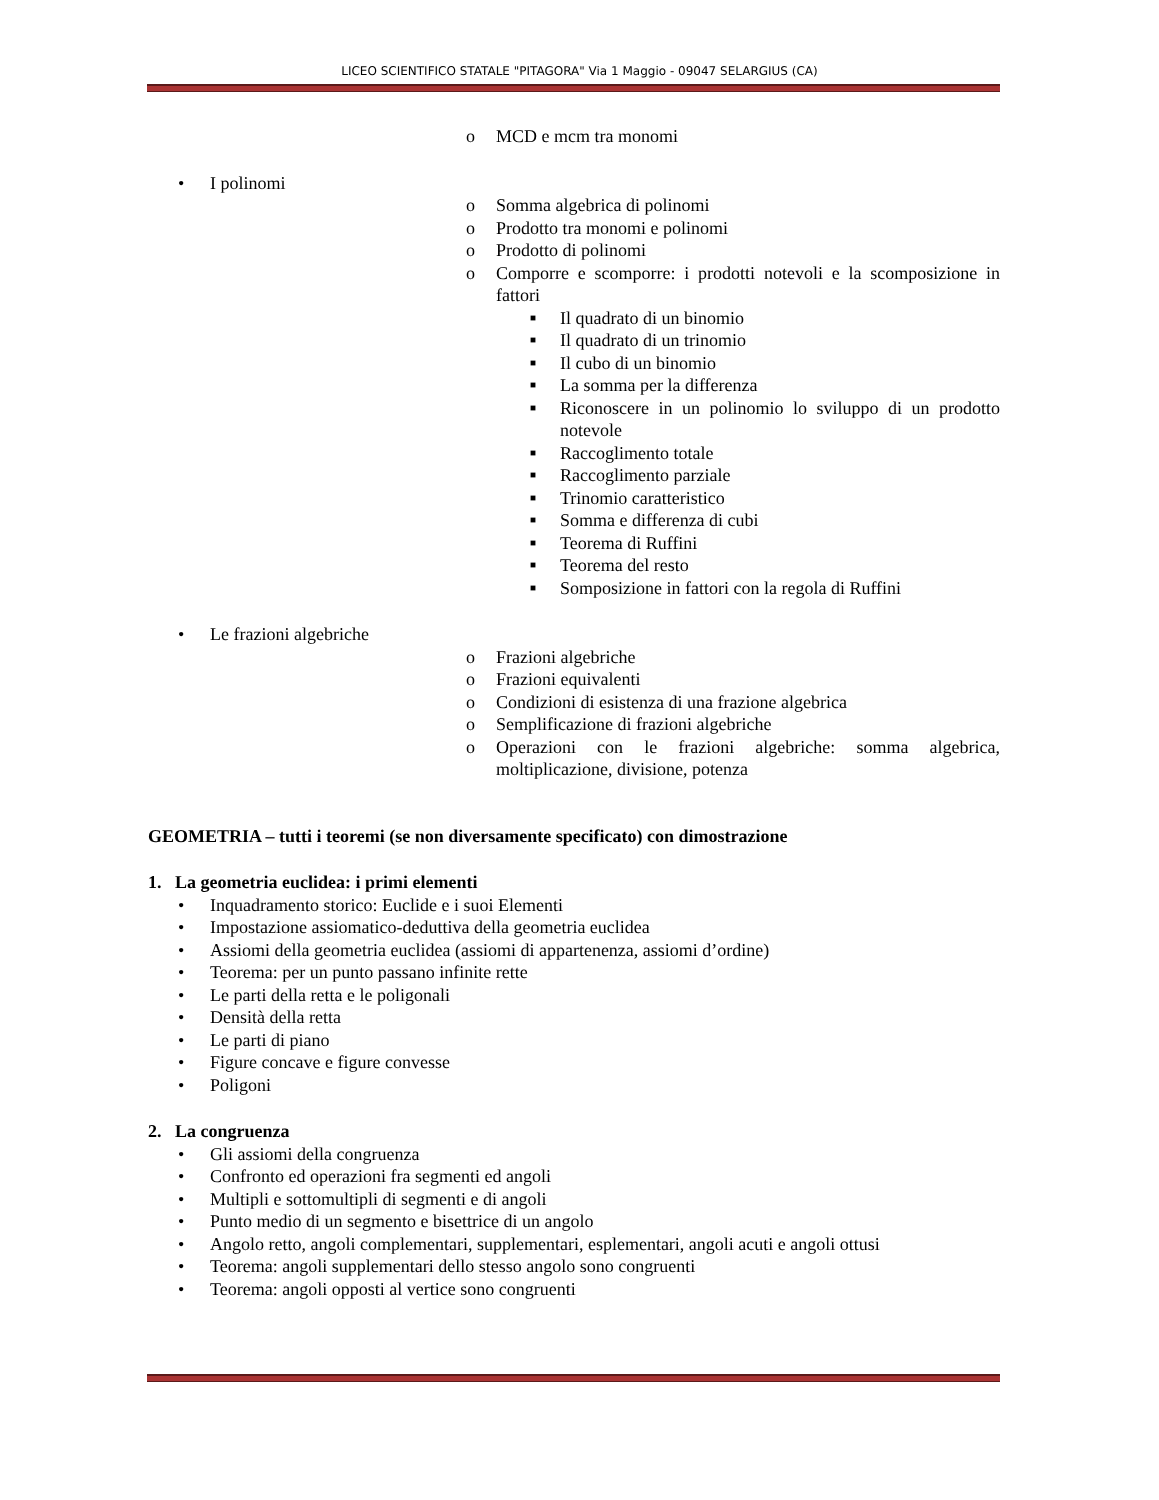LICEO SCIENTIFICO STATALE "PITAGORA" Via 1 Maggio - 09047 SELARGIUS (CA)
o MCD e mcm tra monomi
• I polinomi
o Somma algebrica di polinomi
o Prodotto tra monomi e polinomi
o Prodotto di polinomi
o Comporre e scomporre: i prodotti notevoli e la scomposizione in fattori
■ Il quadrato di un binomio
■ Il quadrato di un trinomio
■ Il cubo di un binomio
■ La somma per la differenza
■ Riconoscere in un polinomio lo sviluppo di un prodotto notevole
■ Raccoglimento totale
■ Raccoglimento parziale
■ Trinomio caratteristico
■ Somma e differenza di cubi
■ Teorema di Ruffini
■ Teorema del resto
■ Somposizione in fattori con la regola di Ruffini
• Le frazioni algebriche
o Frazioni algebriche
o Frazioni equivalenti
o Condizioni di esistenza di una frazione algebrica
o Semplificazione di frazioni algebriche
o Operazioni con le frazioni algebriche: somma algebrica, moltiplicazione, divisione, potenza
GEOMETRIA – tutti i teoremi (se non diversamente specificato) con dimostrazione
1. La geometria euclidea: i primi elementi
• Inquadramento storico: Euclide e i suoi Elementi
• Impostazione assiomatico-deduttiva della geometria euclidea
• Assiomi della geometria euclidea (assiomi di appartenenza, assiomi d’ordine)
• Teorema: per un punto passano infinite rette
• Le parti della retta e le poligonali
• Densità della retta
• Le parti di piano
• Figure concave e figure convesse
• Poligoni
2. La congruenza
• Gli assiomi della congruenza
• Confronto ed operazioni fra segmenti ed angoli
• Multipli e sottomultipli di segmenti e di angoli
• Punto medio di un segmento e bisettrice di un angolo
• Angolo retto, angoli complementari, supplementari, esplementari, angoli acuti e angoli ottusi
• Teorema: angoli supplementari dello stesso angolo sono congruenti
• Teorema: angoli opposti al vertice sono congruenti